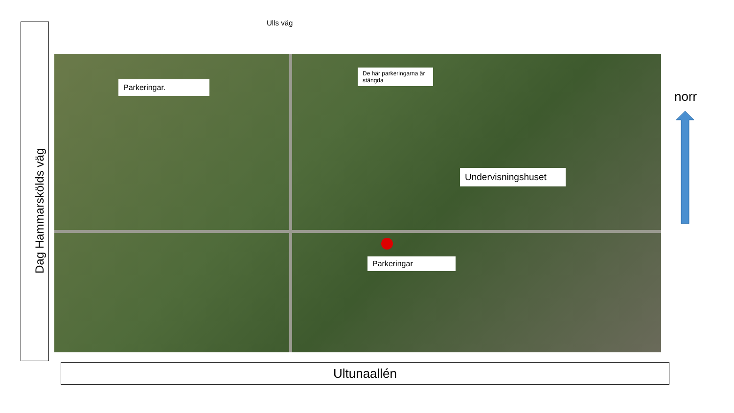Ulls väg
Dag Hammarskölds väg
Parkeringar.
De här parkeringarna är stängda
Undervisningshuset
Parkeringar
norr
Ultunaallén